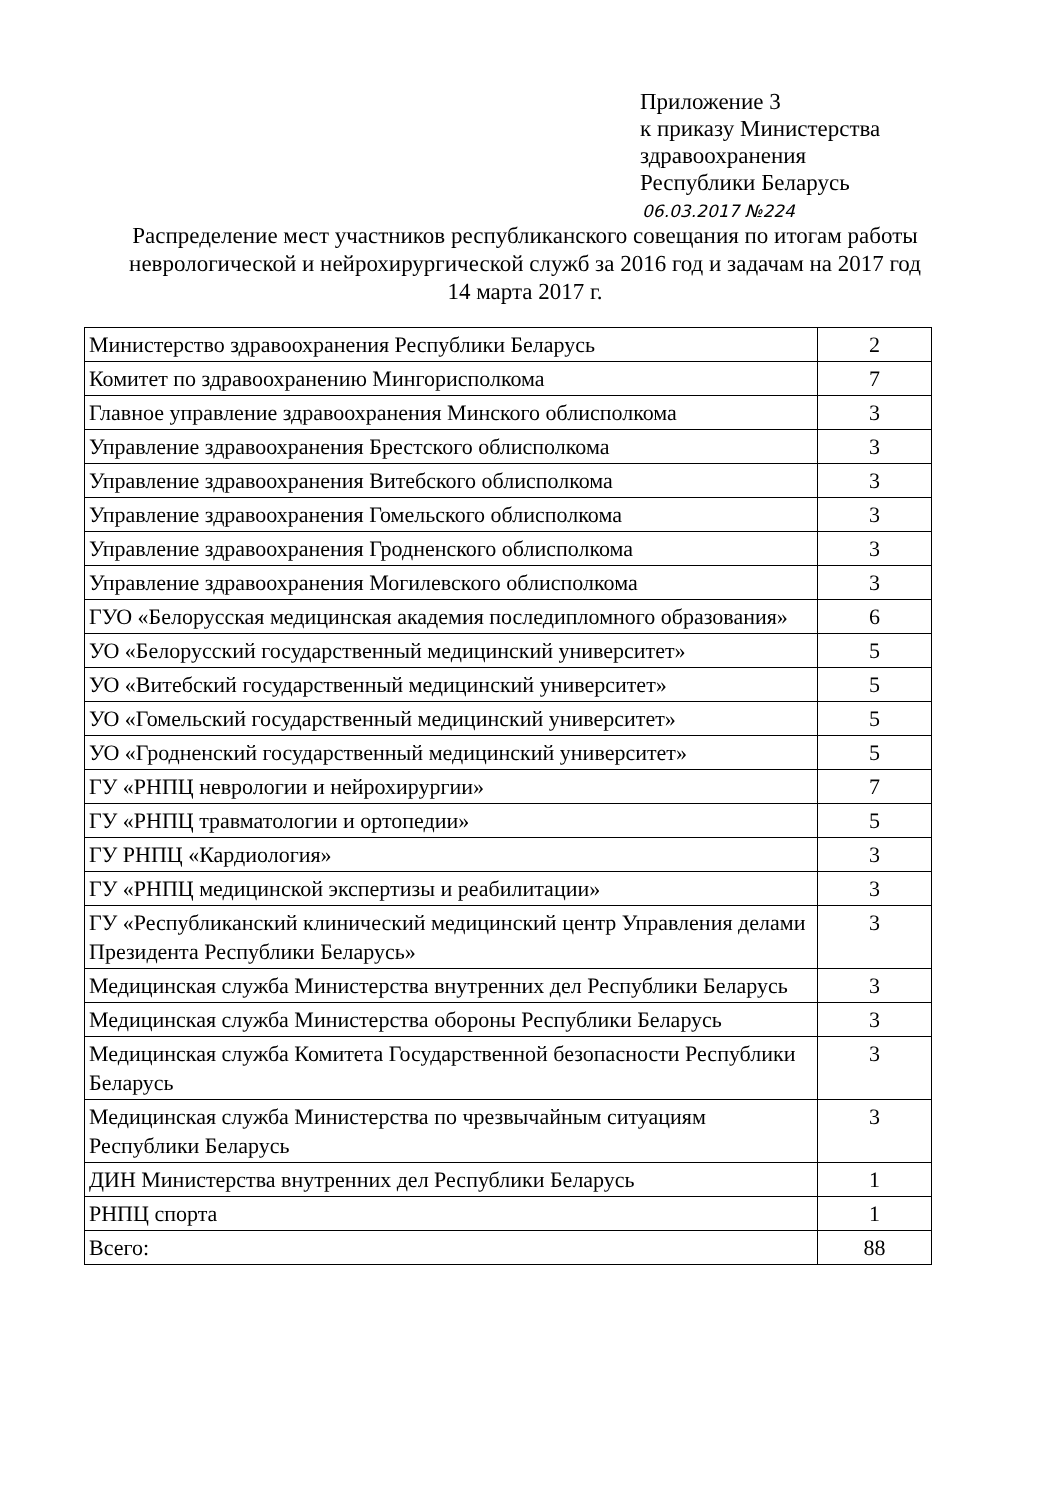Приложение 3
к приказу Министерства
здравоохранения
Республики Беларусь
06.03.2017 №224
Распределение мест участников республиканского совещания по итогам работы неврологической и нейрохирургической служб за 2016 год и задачам на 2017 год
14 марта 2017 г.
| Министерство здравоохранения Республики Беларусь | 2 |
| Комитет по здравоохранению Мингорисполкома | 7 |
| Главное управление здравоохранения Минского облисполкома | 3 |
| Управление здравоохранения Брестского облисполкома | 3 |
| Управление здравоохранения Витебского облисполкома | 3 |
| Управление здравоохранения Гомельского облисполкома | 3 |
| Управление здравоохранения Гродненского облисполкома | 3 |
| Управление здравоохранения Могилевского облисполкома | 3 |
| ГУО «Белорусская медицинская академия последипломного образования» | 6 |
| УО «Белорусский государственный медицинский университет» | 5 |
| УО «Витебский государственный медицинский университет» | 5 |
| УО «Гомельский государственный медицинский университет» | 5 |
| УО «Гродненский государственный медицинский университет» | 5 |
| ГУ «РНПЦ неврологии и нейрохирургии» | 7 |
| ГУ «РНПЦ травматологии и ортопедии» | 5 |
| ГУ РНПЦ «Кардиология» | 3 |
| ГУ «РНПЦ медицинской экспертизы и реабилитации» | 3 |
| ГУ «Республиканский клинический медицинский центр Управления делами Президента Республики Беларусь» | 3 |
| Медицинская служба Министерства внутренних дел Республики Беларусь | 3 |
| Медицинская служба Министерства обороны Республики Беларусь | 3 |
| Медицинская служба Комитета Государственной безопасности Республики Беларусь | 3 |
| Медицинская служба Министерства по чрезвычайным ситуациям Республики Беларусь | 3 |
| ДИН Министерства внутренних дел Республики Беларусь | 1 |
| РНПЦ спорта | 1 |
| Всего: | 88 |